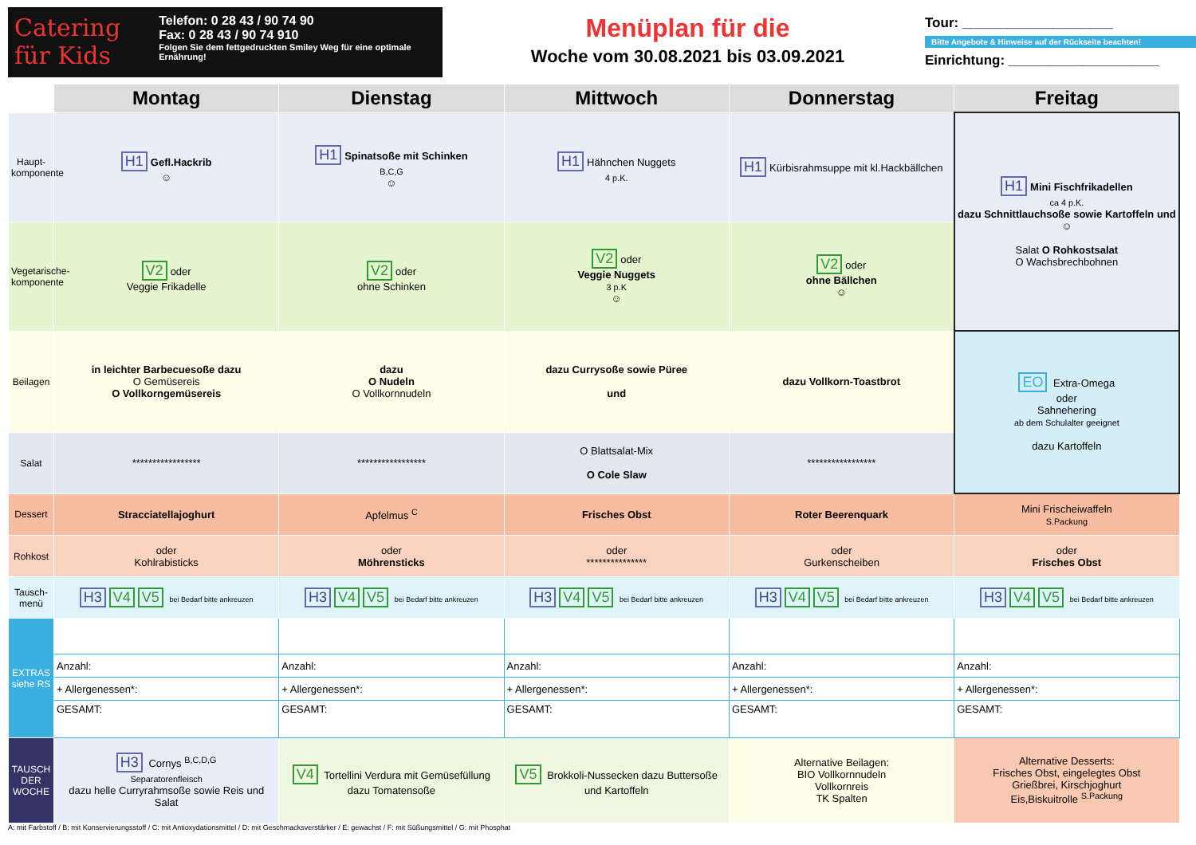Catering für Kids
Telefon: 0 28 43 / 90 74 90
Fax: 0 28 43 / 90 74 910
Folgen Sie dem fettgedruckten Smiley Weg für eine optimale Ernährung!
Menüplan für die
Woche vom 30.08.2021 bis 03.09.2021
Tour: ____________________
Bitte Angebote & Hinweise auf der Rückseite beachten!
Einrichtung: ____________________
| | Montag | Dienstag | Mittwoch | Donnerstag | Freitag |
| --- | --- | --- | --- | --- | --- |
| Haupt- komponente | H1 Gefl.Hackrib ☺ | H1 Spinatsoße mit Schinken B,C,G ☺ | H1 Hähnchen Nuggets 4 p.K. | H1 Kürbisrahmsuppe mit kl.Hackbällchen | H1 Mini Fischfrikadellen ca 4 p.K. dazu Schnittlauchsoße sowie Kartoffeln und ☺ Salat O Rohkostsalat O Wachsbrechbohnen |
| Vegetarische- komponente | V2 oder Veggie Frikadelle | V2 oder ohne Schinken | V2 oder Veggie Nuggets 3 p.K ☺ | V2 oder ohne Bällchen ☺ | |
| Beilagen | in leichter Barbecuesoße dazu O Gemüsereis O Vollkorngemüsereis | dazu O Nudeln O Vollkornnudeln | dazu Currysoße sowie Püree und | dazu Vollkorn-Toastbrot | EO Extra-Omega oder Sahnehering ab dem Schulalter geeignet dazu Kartoffeln |
| Salat | ***************** | ***************** | O Blattsalat-Mix O Cole Slaw | ***************** | |
| Dessert | Stracciatellajoghurt | Apfelmus <sup>C</sup> | Frisches Obst | Roter Beerenquark | Mini Frischeiwaffeln S.Packung |
| Rohkost | oder Kohlrabisticks | oder Möhrensticks | oder *************** | oder Gurkenscheiben | oder Frisches Obst |
| Tausch- menü | H3 V4 V5 bei Bedarf bitte ankreuzen | H3 V4 V5 bei Bedarf bitte ankreuzen | H3 V4 V5 bei Bedarf bitte ankreuzen | H3 V4 V5 bei Bedarf bitte ankreuzen | H3 V4 V5 bei Bedarf bitte ankreuzen |
| EXTRAS siehe RS | | | | | |
| | Anzahl: | Anzahl: | Anzahl: | Anzahl: | Anzahl: |
| | + Allergenessen*: | + Allergenessen*: | + Allergenessen*: | + Allergenessen*: | + Allergenessen*: |
| | GESAMT: | GESAMT: | GESAMT: | GESAMT: | GESAMT: |
| TAUSCH DER WOCHE | H3 Cornys <sup>B,C,D,G</sup> Separatorenfleisch dazu helle Curryrahmsoße sowie Reis und Salat | V4 Tortellini Verdura mit Gemüsefüllung dazu Tomatensoße | V5 Brokkoli-Nussecken dazu Buttersoße und Kartoffeln | Alternative Beilagen: BIO Vollkornnudeln Vollkornreis TK Spalten | Alternative Desserts: Frisches Obst, eingelegtes Obst Grießbrei, Kirschjoghurt Eis,Biskuitrolle <sup>S.Packung</sup> |
A: mit Farbstoff / B: mit Konservierungsstoff / C: mit Antioxydationsmittel / D: mit Geschmacksverstärker / E: gewachst / F: mit Süßungsmittel / G: mit Phosphat